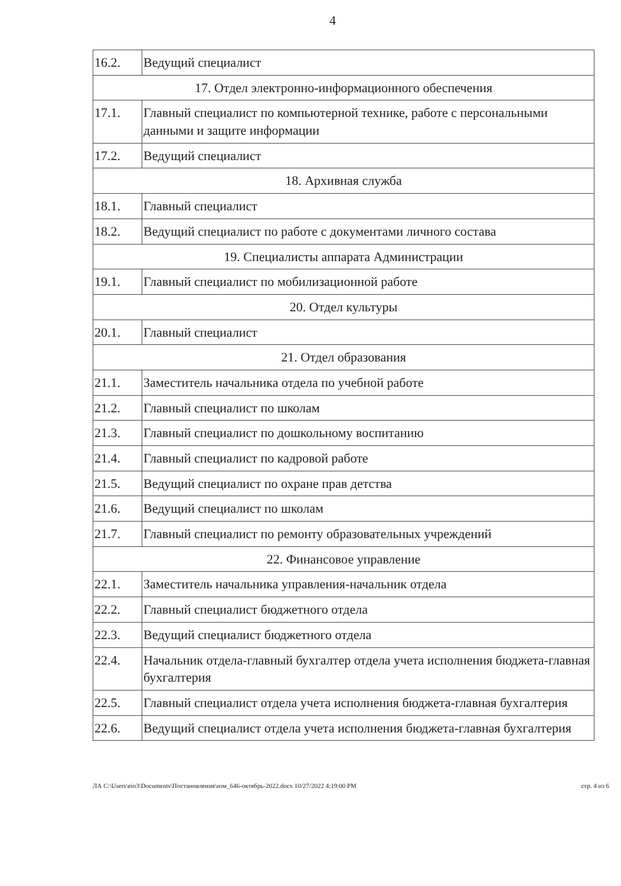4
| 16.2. | Ведущий специалист |
| 17. Отдел электронно-информационного обеспечения | |
| 17.1. | Главный специалист по компьютерной технике, работе с персональными данными и защите информации |
| 17.2. | Ведущий специалист |
| 18. Архивная служба | |
| 18.1. | Главный специалист |
| 18.2. | Ведущий специалист по работе с документами личного состава |
| 19. Специалисты аппарата Администрации | |
| 19.1. | Главный специалист по мобилизационной работе |
| 20. Отдел культуры | |
| 20.1. | Главный специалист |
| 21. Отдел образования | |
| 21.1. | Заместитель начальника отдела по учебной работе |
| 21.2. | Главный специалист по школам |
| 21.3. | Главный специалист по дошкольному воспитанию |
| 21.4. | Главный специалист по кадровой работе |
| 21.5. | Ведущий специалист по охране прав детства |
| 21.6. | Ведущий специалист по школам |
| 21.7. | Главный специалист по ремонту образовательных учреждений |
| 22. Финансовое управление | |
| 22.1. | Заместитель начальника управления-начальник отдела |
| 22.2. | Главный специалист бюджетного отдела |
| 22.3. | Ведущий специалист бюджетного отдела |
| 22.4. | Начальник отдела-главный бухгалтер отдела учета исполнения бюджета-главная бухгалтерия |
| 22.5. | Главный специалист отдела учета исполнения бюджета-главная бухгалтерия |
| 22.6. | Ведущий специалист отдела учета исполнения бюджета-главная бухгалтерия |
ЛА C:\Users\eio3\Documents\Постановления\изм_646-октябрь-2022.docx 10/27/2022 4:19:00 PM стр. 4 из 6